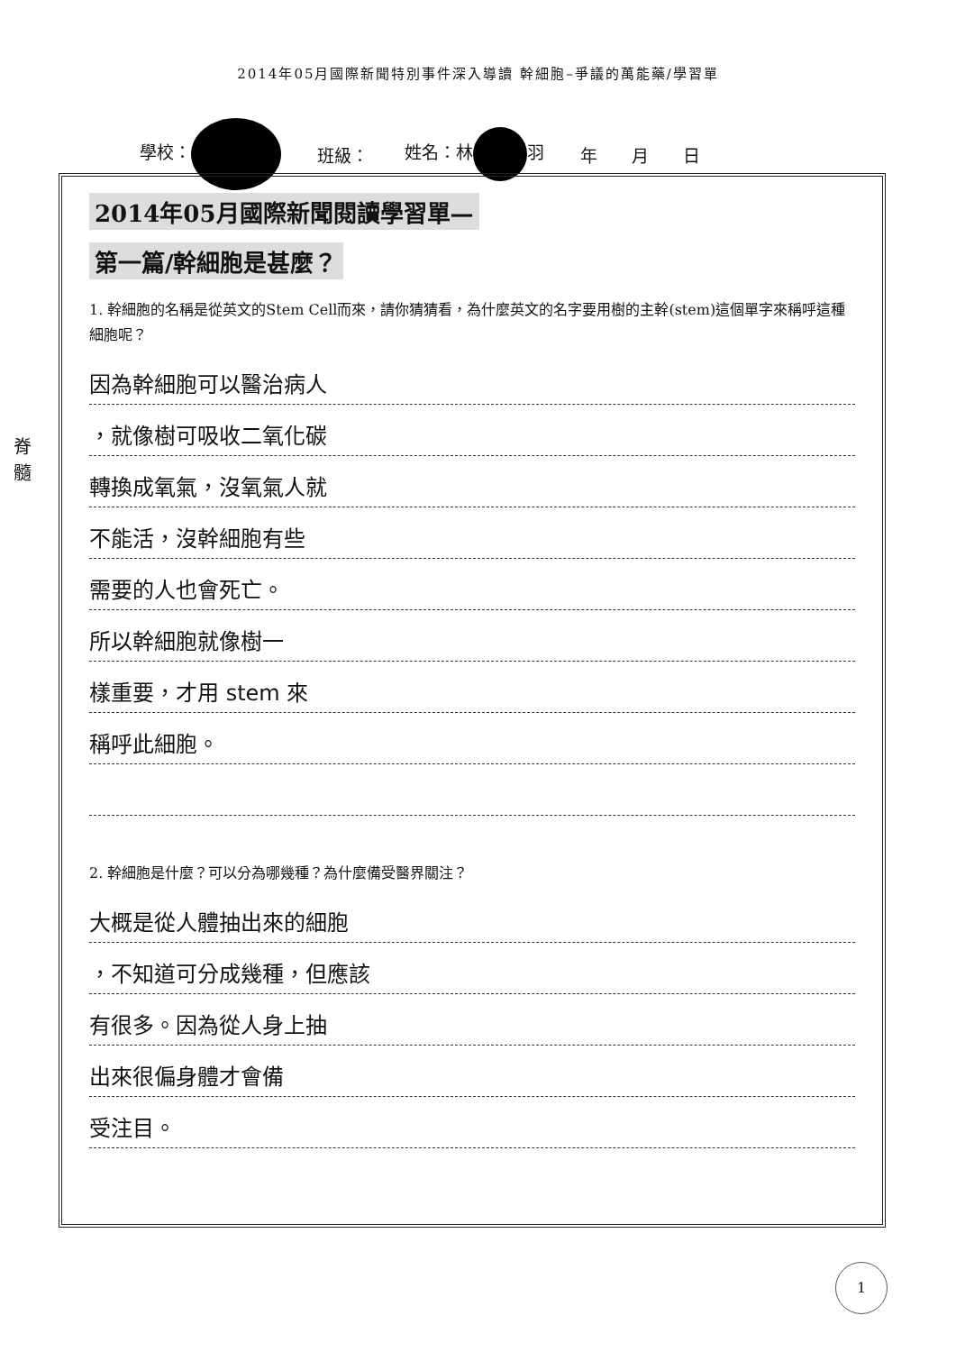2014年05月國際新聞特別事件深入導讀 幹細胞–爭議的萬能藥/學習單
學校： 班級： 姓名：林 羽 年　　月　　日
脊髓
2014年05月國際新聞閱讀學習單—
第一篇/幹細胞是甚麼？
1. 幹細胞的名稱是從英文的Stem Cell而來，請你猜猜看，為什麼英文的名字要用樹的主幹(stem)這個單字來稱呼這種細胞呢？
因為幹細胞可以醫治病人
，就像樹可吸收二氧化碳
轉換成氧氣，沒氧氣人就
不能活，沒幹細胞有些
需要的人也會死亡。
所以幹細胞就像樹一
樣重要，才用 stem 來
稱呼此細胞。
2. 幹細胞是什麼？可以分為哪幾種？為什麼備受醫界關注？
大概是從人體抽出來的細胞
，不知道可分成幾種，但應該
有很多。因為從人身上抽
出來很偏身體才會備
受注目。
1